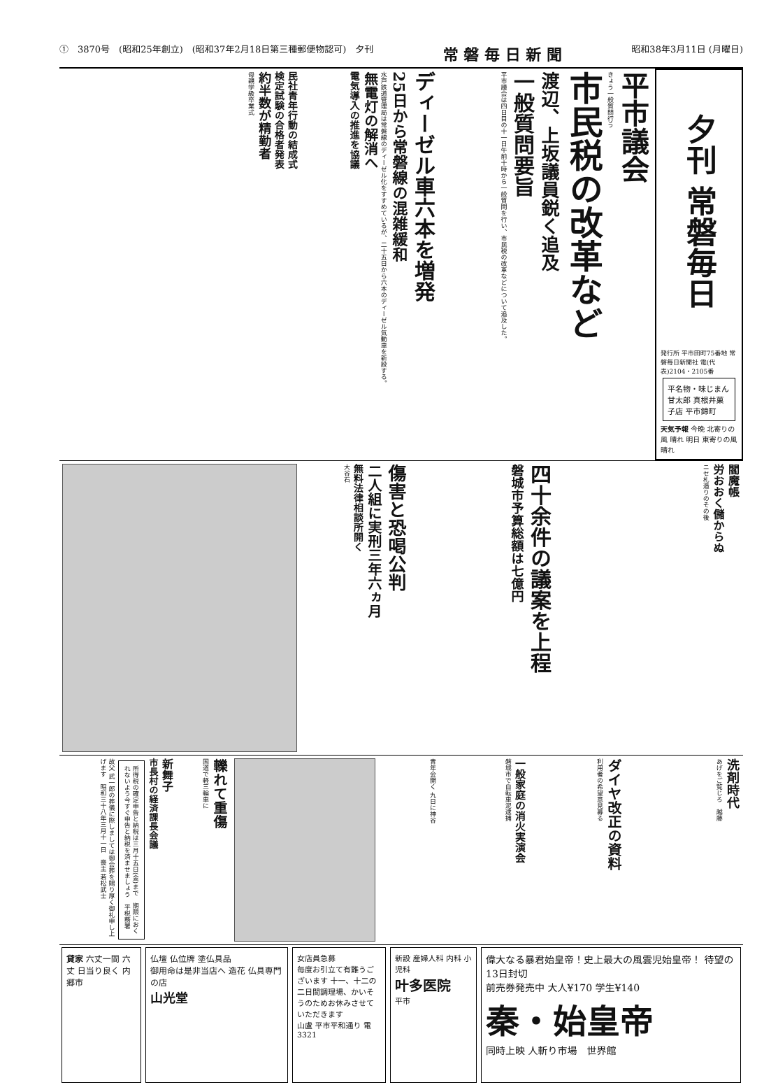①　3870号　(昭和25年創立)　(昭和37年2月18日第三種郵便物認可)　夕刊 常 磐 毎 日 新 聞 昭和38年3月11日 (月曜日)
夕刊 常磐毎日
発行所 平市田町75番地 常磐毎日新聞社 電(代表)2104・2105番
平名物・味じまん 甘太郎 真根井菓子店 平市錦町
天気予報 今晩 北寄りの風 晴れ 明日 東寄りの風 晴れ
平市議会
きょう一般質問行う
市民税の改革など
渡辺、上坂議員鋭く追及
一般質問要旨
平市議会は四日目の十一日午前十時から一般質問を行い、市民税の改革などについて追及した。
ディーゼル車六本を増発
25日から常磐線の混雑緩和
水戸鉄道管理局は常磐線のディーゼル化をすすめているが、二十五日から六本のディーゼル気動車を新設する。
無電灯の解消へ
電気導入の推進を協議
民社青年行動の結成式
検定試験の合格者発表
約半数が精勤者
母親学級卒業式
閻魔帳
労おおく儲からぬ
ニセ札造りのその後
四十余件の議案を上程
磐城市予算総額は七億円
傷害と恐喝公判
二人組に実刑三年六ヵ月
無料法律相談所開く
大谷石
洗剤時代
あげをご覧じろ　越藤
ダイヤ改正の資料
利用者の希望意見募る
一般家庭の消火実演会
磐城市で自転車泥逮捕
青年会開く 九日に神谷
轢れて重傷
国道で軽三輪車に
新舞子
市長村の経済課長会議
所得税の確定申告と納税は三月十五日(金)まで　期限におくれないよう今すぐ申告と納税を済ませましょう　平税務署
故父 武一郎の葬儀に際しましては御会葬を賜り厚く御礼申し上げます　昭和三十八年三月十一日　喪主 若松武士
偉大なる暴君始皇帝！史上最大の風雲児始皇帝！ 待望の13日封切
前売券発売中 大人¥170 学生¥140
秦・始皇帝
同時上映 人斬り市場　世界館
新設 産婦人科 内科 小児科
叶多医院
平市
女店員急募
毎度お引立て有難うございます 十一、十二の二日間調理場、かいそうのためお休みさせていただきます
山盧 平市平和通り 電3321
仏壇 仏位牌 塗仏具品
御用命は是非当店へ 造花 仏具専門の店
山光堂
貸家 六丈一間 六丈 日当り良く 内郷市